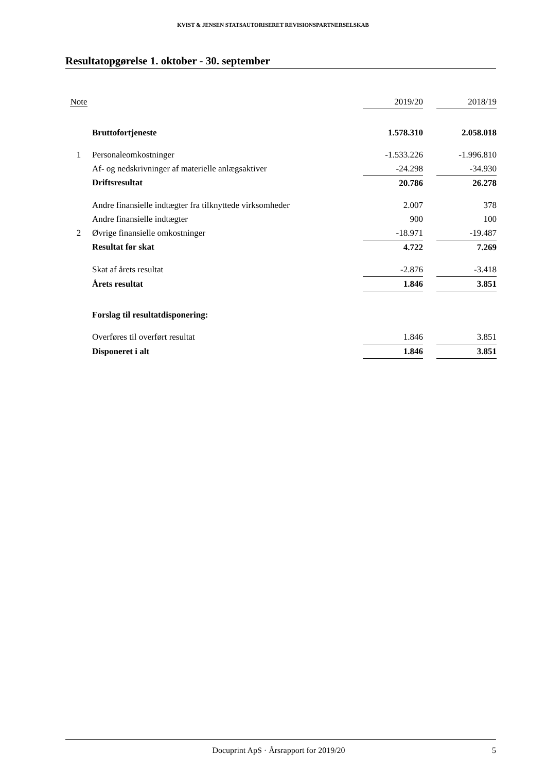KVIST & JENSEN STATSAUTORISERET REVISIONSPARTNERSELSKAB
Resultatopgørelse 1. oktober - 30. september
| Note | | 2019/20 | | 2018/19 |
| | Bruttofortjeneste | 1.578.310 | | 2.058.018 |
| 1 | Personaleomkostninger | -1.533.226 | | -1.996.810 |
| | Af- og nedskrivninger af materielle anlægsaktiver | -24.298 | | -34.930 |
| | Driftsresultat | 20.786 | | 26.278 |
| | Andre finansielle indtægter fra tilknyttede virksomheder | 2.007 | | 378 |
| | Andre finansielle indtægter | 900 | | 100 |
| 2 | Øvrige finansielle omkostninger | -18.971 | | -19.487 |
| | Resultat før skat | 4.722 | | 7.269 |
| | Skat af årets resultat | -2.876 | | -3.418 |
| | Årets resultat | 1.846 | | 3.851 |
| | Forslag til resultatdisponering: | | | |
| | Overføres til overført resultat | 1.846 | | 3.851 |
| | Disponeret i alt | 1.846 | | 3.851 |
Docuprint ApS · Årsrapport for 2019/20 5